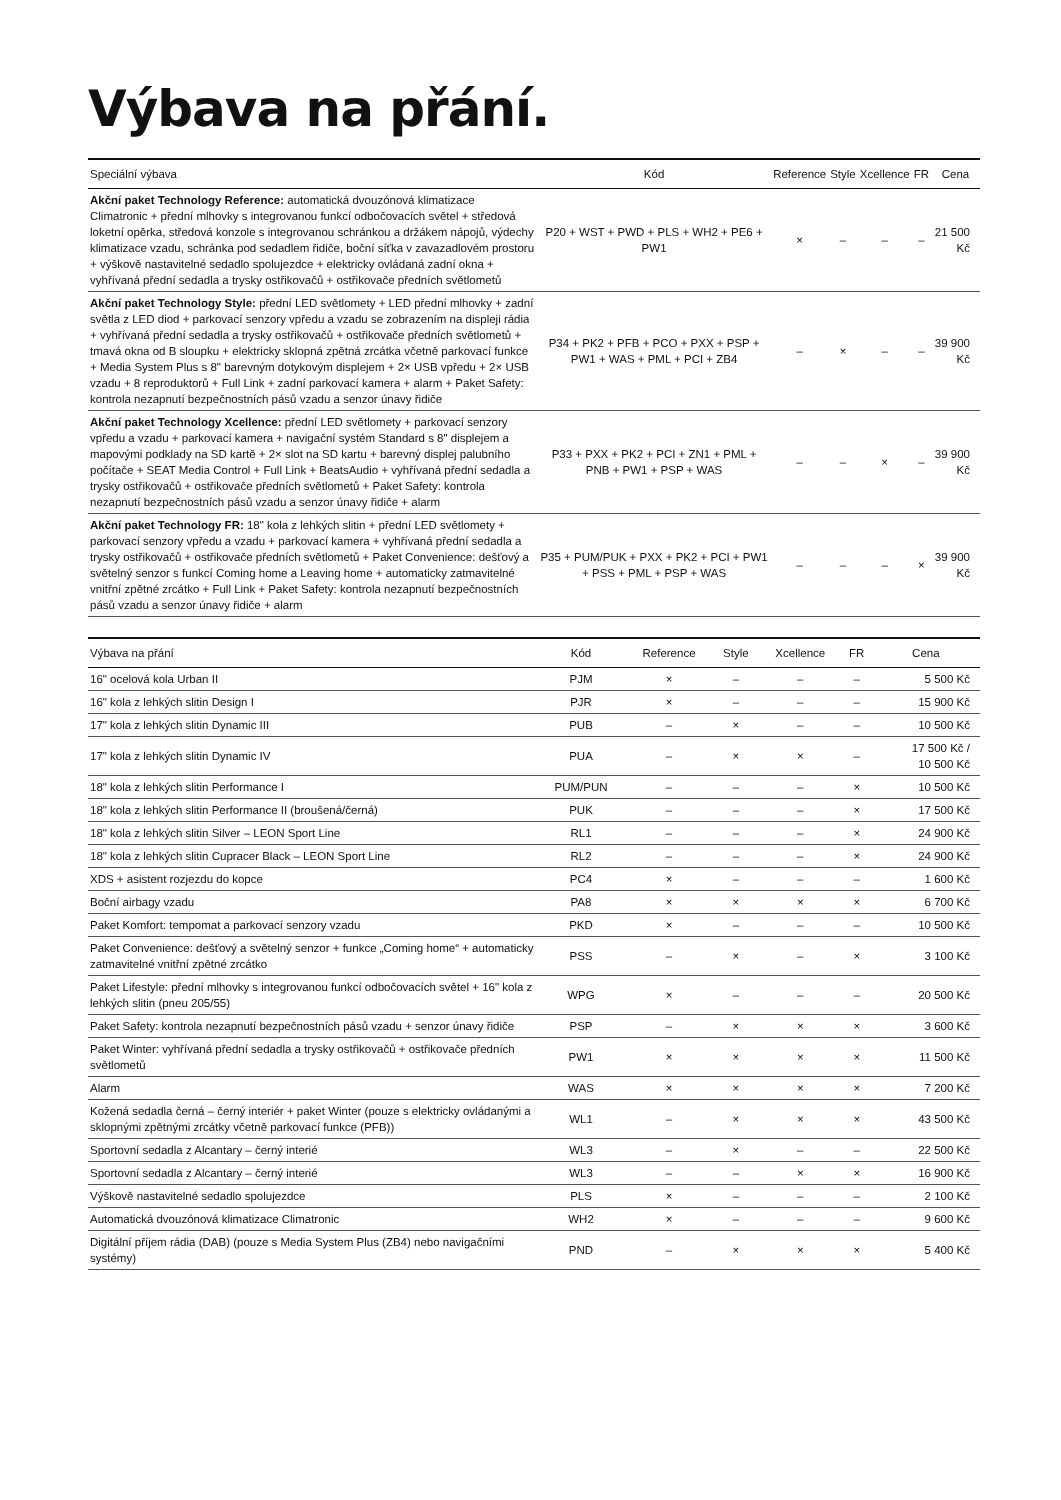Výbava na přání.
| Speciální výbava | Kód | Reference | Style | Xcellence | FR | Cena |
| --- | --- | --- | --- | --- | --- | --- |
| Akční paket Technology Reference: automatická dvouzónová klimatizace Climatronic + přední mlhovky s integrovanou funkcí odbočovacích světel + středová loketní opěrka, středová konzole s integrovanou schránkou a držákem nápojů, výdechy klimatizace vzadu, schránka pod sedadlem řidiče, boční síťka v zavazadlovém prostoru + výškově nastavitelné sedadlo spolujezdce + elektricky ovládaná zadní okna + vyhřívaná přední sedadla a trysky ostřikovačů + ostřikovače předních světlometů | P20 + WST + PWD + PLS + WH2 + PE6 + PW1 | × | – | – | – | 21 500 Kč |
| Akční paket Technology Style: přední LED světlomety + LED přední mlhovky + zadní světla z LED diod + parkovací senzory vpředu a vzadu se zobrazením na displeji rádia + vyhřívaná přední sedadla a trysky ostřikovačů + ostřikovače předních světlometů + tmavá okna od B sloupku + elektricky sklopná zpětná zrcátka včetně parkovací funkce + Media System Plus s 8" barevným dotykovým displejem + 2× USB vpředu + 2× USB vzadu + 8 reproduktorů + Full Link + zadní parkovací kamera + alarm + Paket Safety: kontrola nezapnutí bezpečnostních pásů vzadu a senzor únavy řidiče | P34 + PK2 + PFB + PCO + PXX + PSP + PW1 + WAS + PML + PCI + ZB4 | – | × | – | – | 39 900 Kč |
| Akční paket Technology Xcellence: přední LED světlomety + parkovací senzory vpředu a vzadu + parkovací kamera + navigační systém Standard s 8" displejem a mapovými podklady na SD kartě + 2× slot na SD kartu + barevný displej palubního počítače + SEAT Media Control + Full Link + BeatsAudio + vyhřívaná přední sedadla a trysky ostřikovačů + ostřikovače předních světlometů + Paket Safety: kontrola nezapnutí bezpečnostních pásů vzadu a senzor únavy řidiče + alarm | P33 + PXX + PK2 + PCI + ZN1 + PML + PNB + PW1 + PSP + WAS | – | – | × | – | 39 900 Kč |
| Akční paket Technology FR: 18" kola z lehkých slitin + přední LED světlomety + parkovací senzory vpředu a vzadu + parkovací kamera + vyhřívaná přední sedadla a trysky ostřikovačů + ostřikovače předních světlometů + Paket Convenience: dešťový a světelný senzor s funkcí Coming home a Leaving home + automaticky zatmavitelné vnitřní zpětné zrcátko + Full Link + Paket Safety: kontrola nezapnutí bezpečnostních pásů vzadu a senzor únavy řidiče + alarm | P35 + PUM/PUK + PXX + PK2 + PCI + PW1 + PSS + PML + PSP + WAS | – | – | – | × | 39 900 Kč |
| Výbava na přání | Kód | Reference | Style | Xcellence | FR | Cena |
| --- | --- | --- | --- | --- | --- | --- |
| 16" ocelová kola Urban II | PJM | × | – | – | – | 5 500 Kč |
| 16" kola z lehkých slitin Design I | PJR | × | – | – | – | 15 900 Kč |
| 17" kola z lehkých slitin Dynamic III | PUB | – | × | – | – | 10 500 Kč |
| 17" kola z lehkých slitin Dynamic IV | PUA | – | × | × | – | 17 500 Kč / 10 500 Kč |
| 18" kola z lehkých slitin Performance I | PUM/PUN | – | – | – | × | 10 500 Kč |
| 18" kola z lehkých slitin Performance II (broušená/černá) | PUK | – | – | – | × | 17 500 Kč |
| 18" kola z lehkých slitin Silver – LEON Sport Line | RL1 | – | – | – | × | 24 900 Kč |
| 18" kola z lehkých slitin Cupracer Black – LEON Sport Line | RL2 | – | – | – | × | 24 900 Kč |
| XDS + asistent rozjezdu do kopce | PC4 | × | – | – | – | 1 600 Kč |
| Boční airbagy vzadu | PA8 | × | × | × | × | 6 700 Kč |
| Paket Komfort: tempomat a parkovací senzory vzadu | PKD | × | – | – | – | 10 500 Kč |
| Paket Convenience: dešťový a světelný senzor + funkce „Coming home“ + automaticky zatmavitelné vnitřní zpětné zrcátko | PSS | – | × | – | × | 3 100 Kč |
| Paket Lifestyle: přední mlhovky s integrovanou funkcí odbočovacích světel + 16" kola z lehkých slitin (pneu 205/55) | WPG | × | – | – | – | 20 500 Kč |
| Paket Safety: kontrola nezapnutí bezpečnostních pásů vzadu + senzor únavy řidiče | PSP | – | × | × | × | 3 600 Kč |
| Paket Winter: vyhřívaná přední sedadla a trysky ostřikovačů + ostřikovače předních světlometů | PW1 | × | × | × | × | 11 500 Kč |
| Alarm | WAS | × | × | × | × | 7 200 Kč |
| Kožená sedadla černá – černý interiér + paket Winter (pouze s elektricky ovládanými a sklopnými zpětnými zrcátky včetně parkovací funkce (PFB)) | WL1 | – | × | × | × | 43 500 Kč |
| Sportovní sedadla z Alcantary – černý interié | WL3 | – | × | – | – | 22 500 Kč |
| Sportovní sedadla z Alcantary – černý interié | WL3 | – | – | × | × | 16 900 Kč |
| Výškově nastavitelné sedadlo spolujezdce | PLS | × | – | – | – | 2 100 Kč |
| Automatická dvouzónová klimatizace Climatronic | WH2 | × | – | – | – | 9 600 Kč |
| Digitální příjem rádia (DAB) (pouze s Media System Plus (ZB4) nebo navigačními systémy) | PND | – | × | × | × | 5 400 Kč |